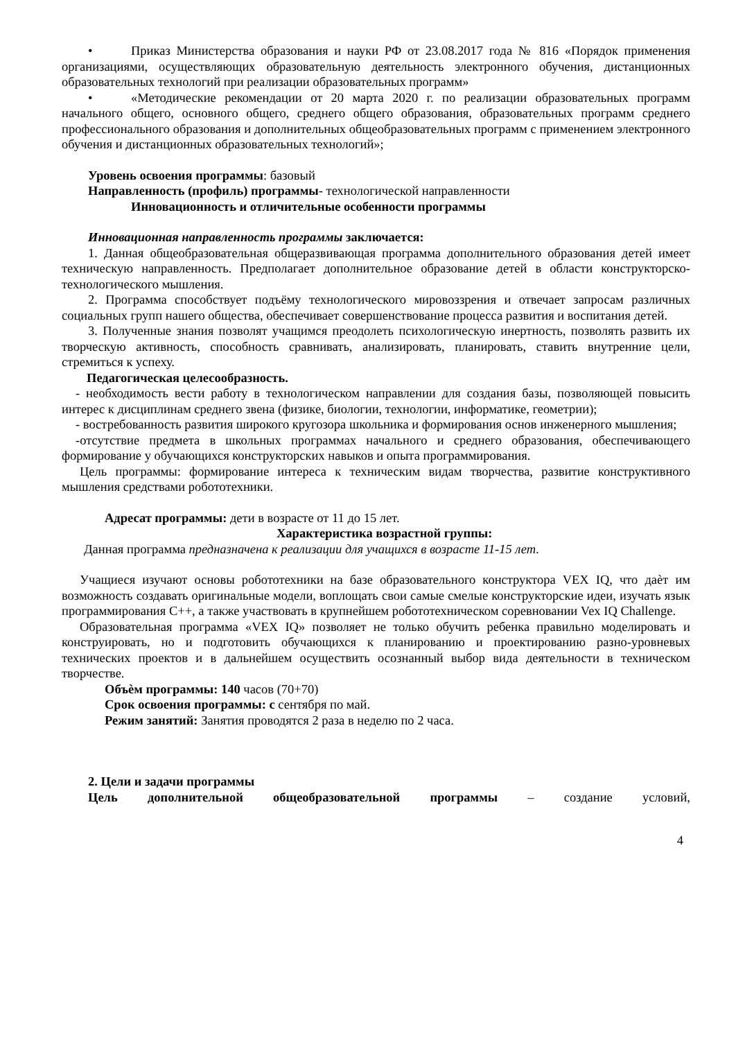• Приказ Министерства образования и науки РФ от 23.08.2017 года № 816 «Порядок применения организациями, осуществляющих образовательную деятельность электронного обучения, дистанционных образовательных технологий при реализации образовательных программ»
• «Методические рекомендации от 20 марта 2020 г. по реализации образовательных программ начального общего, основного общего, среднего общего образования, образовательных программ среднего профессионального образования и дополнительных общеобразовательных программ с применением электронного обучения и дистанционных образовательных технологий»;
Уровень освоения программы: базовый
Направленность (профиль) программы- технологической направленности
Инновационность и отличительные особенности программы
Инновационная направленность программы заключается:
1. Данная общеобразовательная общеразвивающая программа дополнительного образования детей имеет техническую направленность. Предполагает дополнительное образование детей в области конструкторско-технологического мышления.
2. Программа способствует подъёму технологического мировоззрения и отвечает запросам различных социальных групп нашего общества, обеспечивает совершенствование процесса развития и воспитания детей.
3. Полученные знания позволят учащимся преодолеть психологическую инертность, позволять развить их творческую активность, способность сравнивать, анализировать, планировать, ставить внутренние цели, стремиться к успеху.
Педагогическая целесообразность.
- необходимость вести работу в технологическом направлении для создания базы, позволяющей повысить интерес к дисциплинам среднего звена (физике, биологии, технологии, информатике, геометрии);
- востребованность развития широкого кругозора школьника и формирования основ инженерного мышления;
-отсутствие предмета в школьных программах начального и среднего образования, обеспечивающего формирование у обучающихся конструкторских навыков и опыта программирования.
Цель программы: формирование интереса к техническим видам творчества, развитие конструктивного мышления средствами робототехники.
Адресат программы: дети в возрасте от 11 до 15 лет.
Характеристика возрастной группы:
Данная программа предназначена к реализации для учащихся в возрасте 11-15 лет.
Учащиеся изучают основы робототехники на базе образовательного конструктора VEX IQ, что даѐт им возможность создавать оригинальные модели, воплощать свои самые смелые конструкторские идеи, изучать язык программирования С++, а также участвовать в крупнейшем робототехническом соревновании Vex IQ Challenge.
Образовательная программа «VEX IQ» позволяет не только обучить ребенка правильно моделировать и конструировать, но и подготовить обучающихся к планированию и проектированию разно-уровневых технических проектов и в дальнейшем осуществить осознанный выбор вида деятельности в техническом творчестве.
Объѐм программы: 140 часов (70+70)
Срок освоения программы: с сентября по май.
Режим занятий: Занятия проводятся 2 раза в неделю по 2 часа.
2. Цели и задачи программы
Цель дополнительной общеобразовательной программы – создание условий,
4